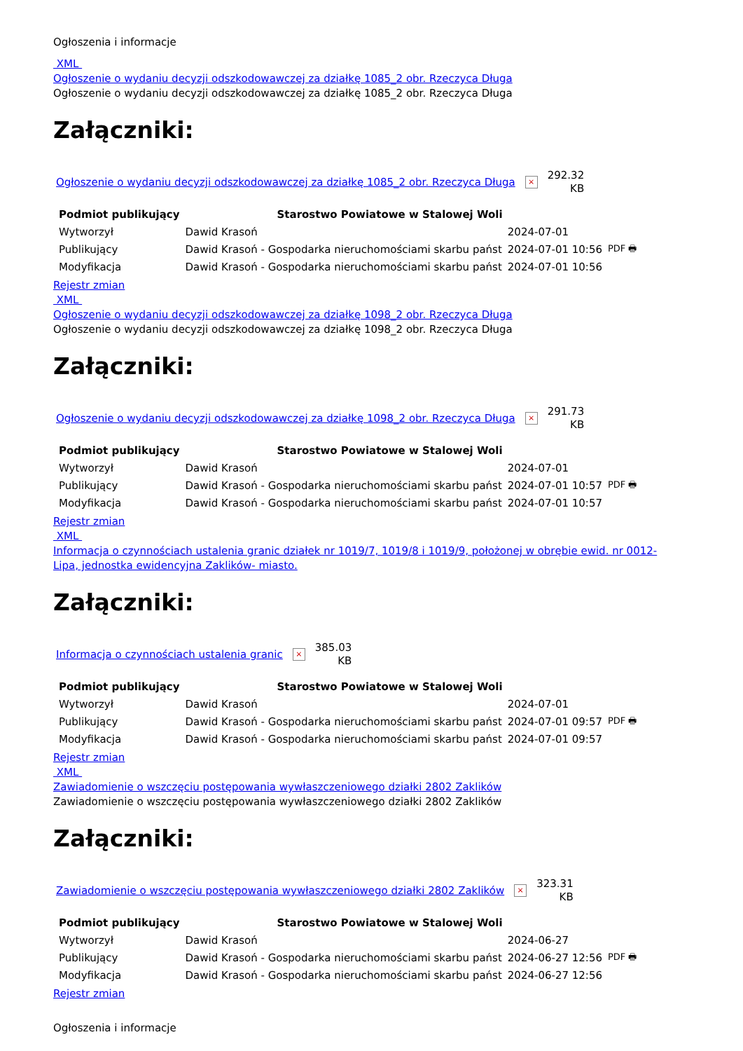Ogłoszenia i informacje
XML
Ogłoszenie o wydaniu decyzji odszkodowawczej za działkę 1085_2 obr. Rzeczyca Długa
Ogłoszenie o wydaniu decyzji odszkodowawczej za działkę 1085_2 obr. Rzeczyca Długa
Załączniki:
Ogłoszenie o wydaniu decyzji odszkodowawczej za działkę 1085_2 obr. Rzeczyca Długa ×
292.32
KB
| Podmiot publikujący | Starostwo Powiatowe w Stalowej Woli | | |
| Wytworzył | Dawid Krasoń | 2024-07-01 | PDF 🖶 |
| Publikujący | Dawid Krasoń - Gospodarka nieruchomościami skarbu państ | 2024-07-01 10:56 | |
| Modyfikacja | Dawid Krasoń - Gospodarka nieruchomościami skarbu państ | 2024-07-01 10:56 | |
Rejestr zmian
XML
Ogłoszenie o wydaniu decyzji odszkodowawczej za działkę 1098_2 obr. Rzeczyca Długa
Ogłoszenie o wydaniu decyzji odszkodowawczej za działkę 1098_2 obr. Rzeczyca Długa
Załączniki:
Ogłoszenie o wydaniu decyzji odszkodowawczej za działkę 1098_2 obr. Rzeczyca Długa ×
291.73
KB
| Podmiot publikujący | Starostwo Powiatowe w Stalowej Woli | | |
| Wytworzył | Dawid Krasoń | 2024-07-01 | PDF 🖶 |
| Publikujący | Dawid Krasoń - Gospodarka nieruchomościami skarbu państ | 2024-07-01 10:57 | |
| Modyfikacja | Dawid Krasoń - Gospodarka nieruchomościami skarbu państ | 2024-07-01 10:57 | |
Rejestr zmian
XML
Informacja o czynnościach ustalenia granic działek nr 1019/7, 1019/8 i 1019/9, położonej w obrębie ewid. nr 0012- Lipa, jednostka ewidencyjna Zaklików- miasto.
Załączniki:
Informacja o czynnościach ustalenia granic ×
385.03
KB
| Podmiot publikujący | Starostwo Powiatowe w Stalowej Woli | | |
| Wytworzył | Dawid Krasoń | 2024-07-01 | PDF 🖶 |
| Publikujący | Dawid Krasoń - Gospodarka nieruchomościami skarbu państ | 2024-07-01 09:57 | |
| Modyfikacja | Dawid Krasoń - Gospodarka nieruchomościami skarbu państ | 2024-07-01 09:57 | |
Rejestr zmian
XML
Zawiadomienie o wszczęciu postępowania wywłaszczeniowego działki 2802 Zaklików
Zawiadomienie o wszczęciu postępowania wywłaszczeniowego działki 2802 Zaklików
Załączniki:
Zawiadomienie o wszczęciu postępowania wywłaszczeniowego działki 2802 Zaklików ×
323.31
KB
| Podmiot publikujący | Starostwo Powiatowe w Stalowej Woli | | |
| Wytworzył | Dawid Krasoń | 2024-06-27 | PDF 🖶 |
| Publikujący | Dawid Krasoń - Gospodarka nieruchomościami skarbu państ | 2024-06-27 12:56 | |
| Modyfikacja | Dawid Krasoń - Gospodarka nieruchomościami skarbu państ | 2024-06-27 12:56 | |
Rejestr zmian
Ogłoszenia i informacje